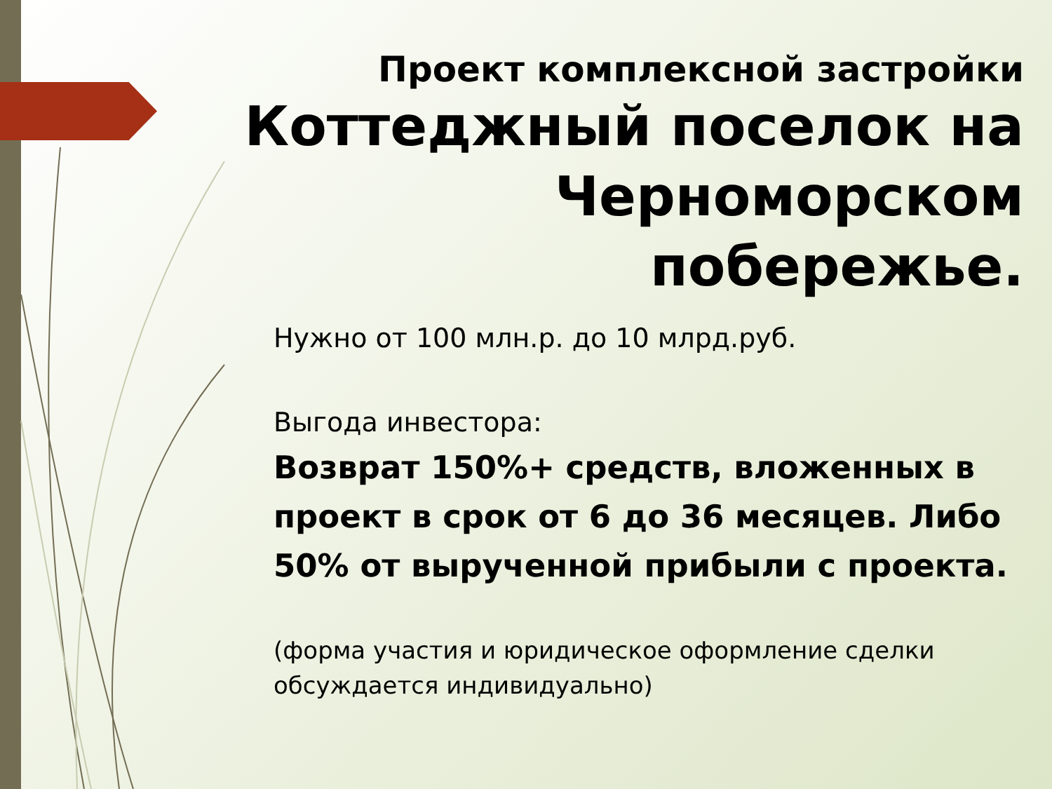Проект комплексной застройки
Коттеджный поселок на Черноморском побережье.
Нужно от 100 млн.р. до 10 млрд.руб.
Выгода инвестора:
Возврат 150%+ средств, вложенных в проект в срок от 6 до 36 месяцев. Либо 50% от вырученной прибыли с проекта.
(форма участия и юридическое оформление сделки обсуждается индивидуально)